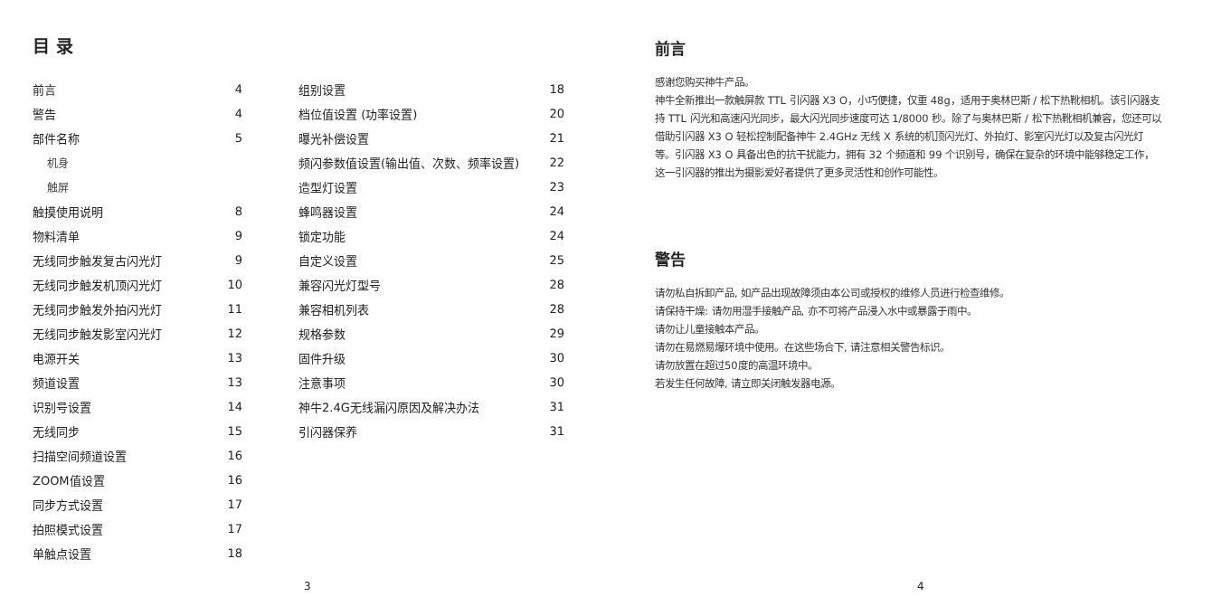目 录
前言 4
警告 4
部件名称 5
机身
触屏
触摸使用说明 8
物料清单 9
无线同步触发复古闪光灯 9
无线同步触发机顶闪光灯 10
无线同步触发外拍闪光灯 11
无线同步触发影室闪光灯 12
电源开关 13
频道设置 13
识别号设置 14
无线同步 15
扫描空间频道设置 16
ZOOM值设置 16
同步方式设置 17
拍照模式设置 17
单触点设置 18
组别设置 18
档位值设置 (功率设置) 20
曝光补偿设置 21
频闪参数值设置(输出值、次数、频率设置) 22
造型灯设置 23
蜂鸣器设置 24
锁定功能 24
自定义设置 25
兼容闪光灯型号 28
兼容相机列表 28
规格参数 29
固件升级 30
注意事项 30
神牛2.4G无线漏闪原因及解决办法 31
引闪器保养 31
3
前言
感谢您购买神牛产品。
神牛全新推出一款触屏款 TTL 引闪器 X3 O，小巧便捷，仅重 48g，适用于奥林巴斯 / 松下热靴相机。该引闪器支持 TTL 闪光和高速闪光同步，最大闪光同步速度可达 1/8000 秒。除了与奥林巴斯 / 松下热靴相机兼容，您还可以借助引闪器 X3 O 轻松控制配备神牛 2.4GHz 无线 X 系统的机顶闪光灯、外拍灯、影室闪光灯以及复古闪光灯等。引闪器 X3 O 具备出色的抗干扰能力，拥有 32 个频道和 99 个识别号，确保在复杂的环境中能够稳定工作，这一引闪器的推出为摄影爱好者提供了更多灵活性和创作可能性。
警告
请勿私自拆卸产品, 如产品出现故障须由本公司或授权的维修人员进行检查维修。
请保持干燥: 请勿用湿手接触产品, 亦不可将产品浸入水中或暴露于雨中。
请勿让儿童接触本产品。
请勿在易燃易爆环境中使用。在这些场合下, 请注意相关警告标识。
请勿放置在超过50度的高温环境中。
若发生任何故障, 请立即关闭触发器电源。
4